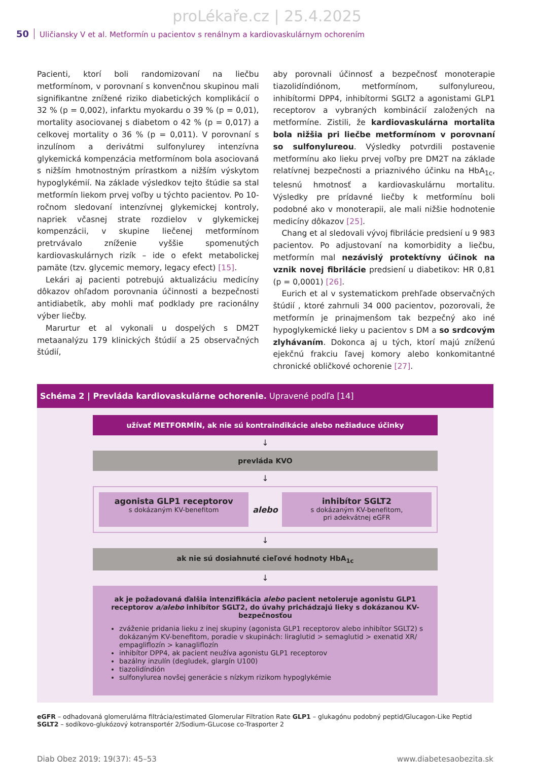proLékaře.cz | 25.4.2025
50 Uličiansky V et al. Metformín u pacientov s renálnym a kardiovaskulárnym ochorením
Pacienti, ktorí boli randomizovaní na liečbu metformínom, v porovnaní s konvenčnou skupinou mali signifikantne znížené riziko diabetických komplikácií o 32 % (p = 0,002), infarktu myokardu o 39 % (p = 0,01), mortality asociovanej s diabetom o 42 % (p = 0,017) a celkovej mortality o 36 % (p = 0,011). V porovnaní s inzulínom a derivátmi sulfonylurey intenzívna glykemická kompenzácia metformínom bola asociovaná s nižším hmotnostným prírastkom a nižším výskytom hypoglykémií. Na základe výsledkov tejto štúdie sa stal metformín liekom prvej voľby u týchto pacientov. Po 10-ročnom sledovaní intenzívnej glykemickej kontroly, napriek včasnej strate rozdielov v glykemickej kompenzácii, v skupine liečenej metformínom pretrvávalo zníženie vyššie spomenutých kardiovaskulárnych rizík – ide o efekt metabolickej pamäte (tzv. glycemic memory, legacy efect) [15].
Lekári aj pacienti potrebujú aktualizáciu medicíny dôkazov ohľadom porovnania účinnosti a bezpečnosti antidiabetík, aby mohli mať podklady pre racionálny výber liečby.
Marurtur et al vykonali u dospelých s DM2T metaanalýzu 179 klinických štúdií a 25 observačných štúdií,
aby porovnali účinnosť a bezpečnosť monoterapie tiazolidíndiónom, metformínom, sulfonylureou, inhibítormi DPP4, inhibítormi SGLT2 a agonistami GLP1 receptorov a vybraných kombinácií založených na metformíne. Zistili, že kardiovaskulárna mortalita bola nižšia pri liečbe metformínom v porovnaní so sulfonylureou. Výsledky potvrdili postavenie metformínu ako lieku prvej voľby pre DM2T na základe relatívnej bezpečnosti a priaznivého účinku na HbA<sub>1c</sub>, telesnú hmotnosť a kardiovaskulárnu mortalitu. Výsledky pre prídavné liečby k metformínu boli podobné ako v monoterapii, ale mali nižšie hodnotenie medicíny dôkazov [25].
Chang et al sledovali vývoj fibrilácie predsiení u 9 983 pacientov. Po adjustovaní na komorbidity a liečbu, metformín mal nezávislý protektívny účinok na vznik novej fibrilácie predsiení u diabetikov: HR 0,81 (p = 0,0001) [26].
Eurich et al v systematickom prehľade observačných štúdií , ktoré zahrnuli 34 000 pacientov, pozorovali, že metformín je prinajmenšom tak bezpečný ako iné hypoglykemické lieky u pacientov s DM a so srdcovým zlyhávaním. Dokonca aj u tých, ktorí majú zníženú ejekčnú frakciu ľavej komory alebo konkomitantné chronické obličkové ochorenie [27].
Schéma 2 | Prevláda kardiovaskulárne ochorenie. Upravené podľa [14]
užívať METFORMÍN, ak nie sú kontraindikácie alebo nežiaduce účinky
↓
prevláda KVO
↓
agonista GLP1 receptorov
s dokázaným KV-benefitom
alebo
inhibítor SGLT2
s dokázaným KV-benefitom,
pri adekvátnej eGFR
↓
ak nie sú dosiahnuté cieľové hodnoty HbA<sub>1c</sub>
↓
ak je požadovaná ďalšia intenzifikácia alebo pacient netoleruje agonistu GLP1 receptorov a/alebo inhibítor SGLT2, do úvahy prichádzajú lieky s dokázanou KV-bezpečnosťou
zváženie pridania lieku z inej skupiny (agonista GLP1 receptorov alebo inhibítor SGLT2) s dokázaným KV-benefitom, poradie v skupinách: liraglutid > semaglutid > exenatid XR/ empagliflozín > kanagliflozín
inhibítor DPP4, ak pacient neužíva agonistu GLP1 receptorov
bazálny inzulín (degludek, glargín U100)
tiazolidíndión
sulfonylurea novšej generácie s nízkym rizikom hypoglykémie
eGFR – odhadovaná glomerulárna filtrácia/estimated Glomerular Filtration Rate GLP1 – glukagónu podobný peptid/Glucagon-Like Peptid
SGLT2 – sodíkovo-glukózový kotransportér 2/Sodium-GLucose co-Trasporter 2
Diab Obez 2019; 19(37): 45–53 www.diabetesaobezita.sk